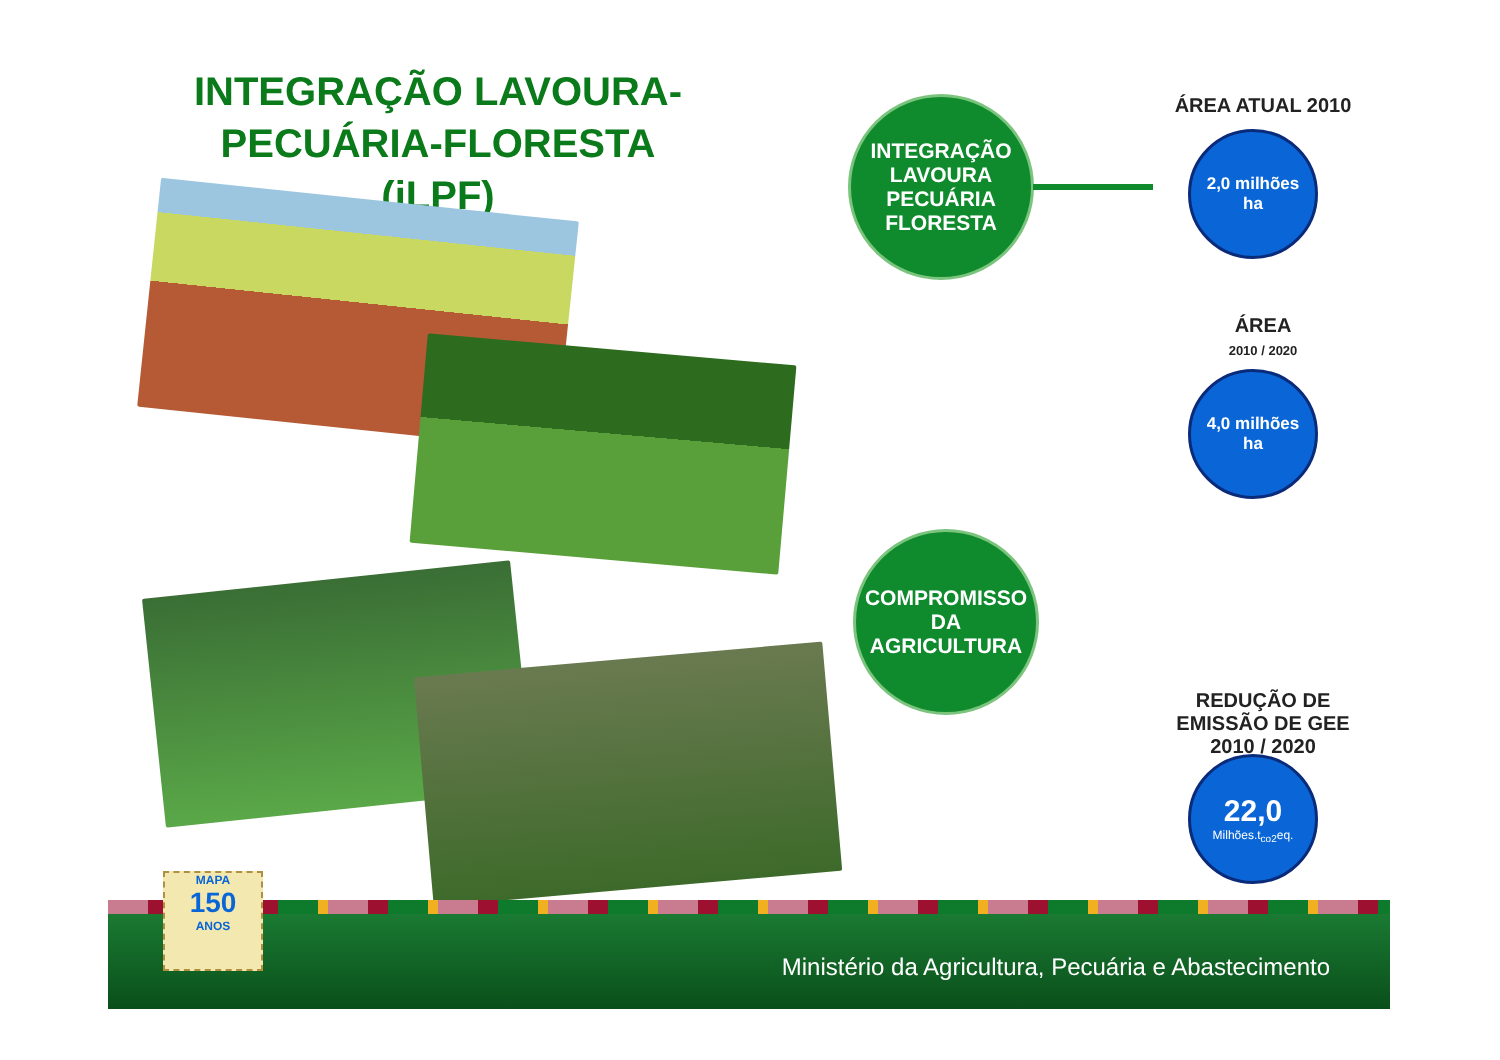INTEGRAÇÃO LAVOURA-PECUÁRIA-FLORESTA (iLPF)
INTEGRAÇÃO
LAVOURA
PECUÁRIA
FLORESTA
COMPROMISSO
DA
AGRICULTURA
ÁREA ATUAL 2010
2,0 milhões
ha
ÁREA
2010 / 2020
4,0 milhões
ha
REDUÇÃO DE EMISSÃO DE GEE 2010 / 2020
22,0
Milhões.t<sub>co2</sub>eq.
Ministério da Agricultura, Pecuária e Abastecimento
MAPA
150
ANOS